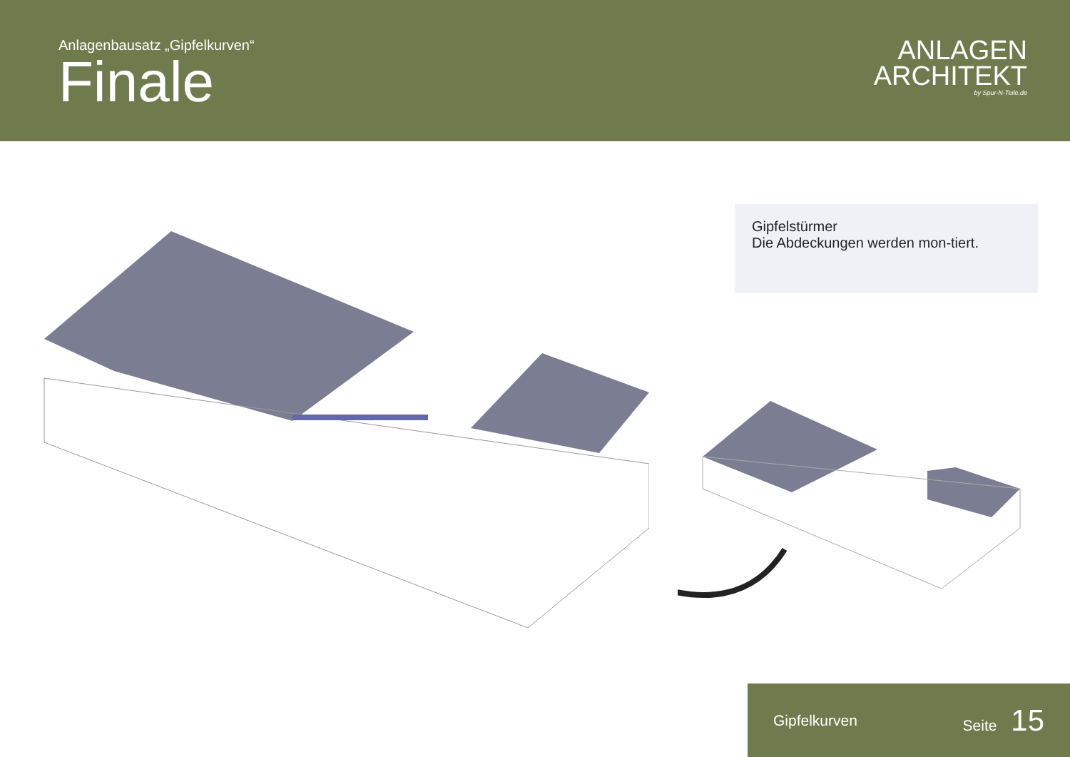Anlagenbausatz „Gipfelkurven“
Finale
ANLAGEN
ARCHITEKT
by Spur-N-Teile.de
Gipfelstürmer
Die Abdeckungen werden mon-tiert.
Gipfelkurven Seite 15